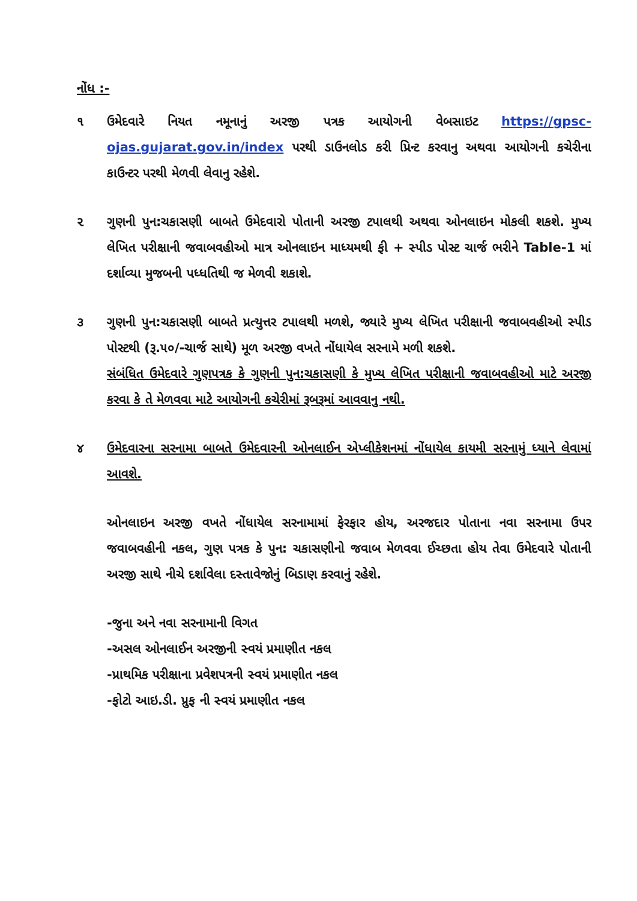નોંધ :-
૧ ઉમેદવારે નિયત નમૂનાનું અરજી પત્રક આયોગની વેબસાઇટ https://gpsc-ojas.gujarat.gov.in/index પરથી ડાઉનલોડ કરી પ્રિન્ટ કરવાનુ અથવા આયોગની કચેરીના કાઉન્ટર પરથી મેળવી લેવાનુ રહેશે.
૨ ગુણની પુન:ચકાસણી બાબતે ઉમેદવારો પોતાની અરજી ટપાલથી અથવા ઓનલાઇન મોકલી શકશે. મુખ્ય લેખિત પરીક્ષાની જવાબવહીઓ માત્ર ઓનલાઇન માધ્યમથી ફી + સ્પીડ પોસ્ટ ચાર્જ ભરીને Table-1 માં દર્શાવ્યા મુજબની પધ્ધતિથી જ મેળવી શકાશે.
૩ ગુણની પુન:ચકાસણી બાબતે પ્રત્યુત્તર ટપાલથી મળશે, જ્યારે મુખ્ય લેખિત પરીક્ષાની જવાબવહીઓ સ્પીડ પોસ્ટથી (રૂ.૫૦/-ચાર્જ સાથે) મૂળ અરજી વખતે નોંધાયેલ સરનામે મળી શકશે.
સંબંધિત ઉમેદવારે ગુણપત્રક કે ગુણની પુન:ચકાસણી કે મુખ્ય લેખિત પરીક્ષાની જવાબવહીઓ માટે અરજી કરવા કે તે મેળવવા માટે આયોગની કચેરીમાં રૂબરૂમાં આવવાનુ નથી.
૪ ઉમેદવારના સરનામા બાબતે ઉમેદવારની ઓનલાઈન એપ્લીકેશનમાં નોંધાયેલ કાયમી સરનામું ધ્યાને લેવામાં આવશે.
ઓનલાઇન અરજી વખતે નોંધાયેલ સરનામામાં ફેરફાર હોય, અરજદાર પોતાના નવા સરનામા ઉપર જવાબવહીની નકલ, ગુણ પત્રક કે પુન: ચકાસણીનો જવાબ મેળવવા ઈચ્છતા હોય તેવા ઉમેદવારે પોતાની અરજી સાથે નીચે દર્શાવેલા દસ્તાવેજોનું બિડાણ કરવાનું રહેશે.
-જુના અને નવા સરનામાની વિગત
-અસલ ઓનલાઈન અરજીની સ્વયં પ્રમાણીત નકલ
-પ્રાથમિક પરીક્ષાના પ્રવેશપત્રની સ્વયં પ્રમાણીત નકલ
-ફોટો આઇ.ડી. પ્રુફ ની સ્વયં પ્રમાણીત નકલ